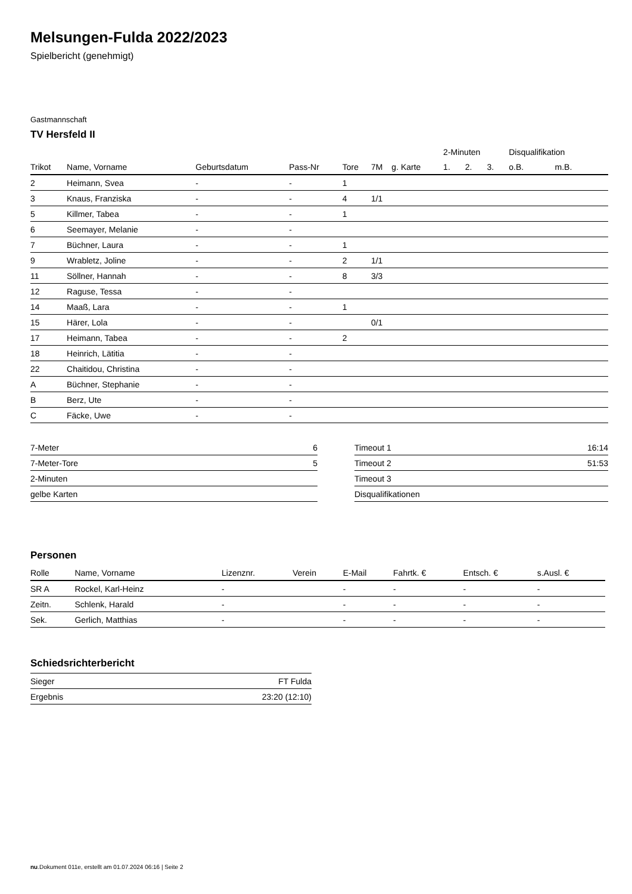Melsungen-Fulda 2022/2023
Spielbericht (genehmigt)
Gastmannschaft
TV Hersfeld II
| | | | | | | | 2-Minuten | | | Disqualifikation | |
| --- | --- | --- | --- | --- | --- | --- | --- | --- | --- | --- | --- |
| Trikot | Name, Vorname | Geburtsdatum | Pass-Nr | Tore | 7M | g. Karte | 1. | 2. | 3. | o.B. | m.B. |
| 2 | Heimann, Svea | - | - | 1 | | | | | | | |
| 3 | Knaus, Franziska | - | - | 4 | 1/1 | | | | | | |
| 5 | Killmer, Tabea | - | - | 1 | | | | | | | |
| 6 | Seemayer, Melanie | - | - | | | | | | | | |
| 7 | Büchner, Laura | - | - | 1 | | | | | | | |
| 9 | Wrabletz, Joline | - | - | 2 | 1/1 | | | | | | |
| 11 | Söllner, Hannah | - | - | 8 | 3/3 | | | | | | |
| 12 | Raguse, Tessa | - | - | | | | | | | | |
| 14 | Maaß, Lara | - | - | 1 | | | | | | | |
| 15 | Härer, Lola | - | - | | 0/1 | | | | | | |
| 17 | Heimann, Tabea | - | - | 2 | | | | | | | |
| 18 | Heinrich, Lätitia | - | - | | | | | | | | |
| 22 | Chaitidou, Christina | - | - | | | | | | | | |
| A | Büchner, Stephanie | - | - | | | | | | | | |
| B | Berz, Ute | - | - | | | | | | | | |
| C | Fäcke, Uwe | - | - | | | | | | | | |
| 7-Meter | 6 |
| 7-Meter-Tore | 5 |
| 2-Minuten | |
| gelbe Karten | |
| Timeout 1 | 16:14 |
| Timeout 2 | 51:53 |
| Timeout 3 | |
| Disqualifikationen | |
Personen
| Rolle | Name, Vorname | Lizenznr. | Verein | E-Mail | Fahrtk. € | Entsch. € | s.Ausl. € |
| --- | --- | --- | --- | --- | --- | --- | --- |
| SR A | Rockel, Karl-Heinz | - | | - | - | - | - |
| Zeitn. | Schlenk, Harald | - | | - | - | - | - |
| Sek. | Gerlich, Matthias | - | | - | - | - | - |
Schiedsrichterbericht
| Sieger | FT Fulda |
| Ergebnis | 23:20 (12:10) |
nu.Dokument 011e, erstellt am 01.07.2024 06:16 | Seite 2